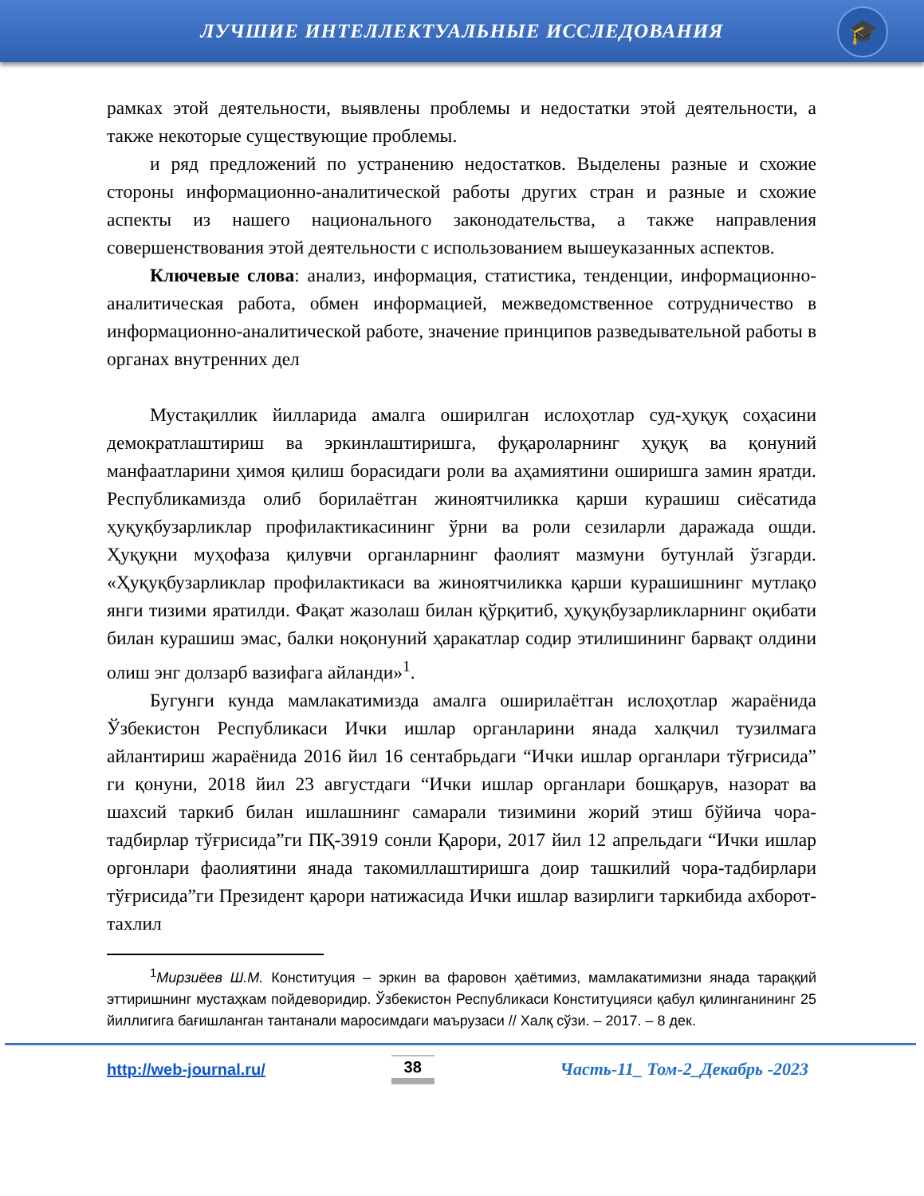ЛУЧШИЕ ИНТЕЛЛЕКТУАЛЬНЫЕ ИССЛЕДОВАНИЯ
🎓
рамках этой деятельности, выявлены проблемы и недостатки этой деятельности, а также некоторые существующие проблемы.
и ряд предложений по устранению недостатков. Выделены разные и схожие стороны информационно-аналитической работы других стран и разные и схожие аспекты из нашего национального законодательства, а также направления совершенствования этой деятельности с использованием вышеуказанных аспектов.
Ключевые слова: анализ, информация, статистика, тенденции, информационно-аналитическая работа, обмен информацией, межведомственное сотрудничество в информационно-аналитической работе, значение принципов разведывательной работы в органах внутренних дел
Мустақиллик йилларида амалга оширилган ислоҳотлар суд-ҳуқуқ соҳасини демократлаштириш ва эркинлаштиришга, фуқароларнинг ҳуқуқ ва қонуний манфаатларини ҳимоя қилиш борасидаги роли ва аҳамиятини оширишга замин яратди. Республикамизда олиб борилаётган жиноятчиликка қарши курашиш сиёсатида ҳуқуқбузарликлар профилактикасининг ўрни ва роли сезиларли даражада ошди. Ҳуқуқни муҳофаза қилувчи органларнинг фаолият мазмуни бутунлай ўзгарди. «Ҳуқуқбузарликлар профилактикаси ва жиноятчиликка қарши курашишнинг мутлақо янги тизими яратилди. Фақат жазолаш билан қўрқитиб, ҳуқуқбузарликларнинг оқибати билан курашиш эмас, балки ноқонуний ҳаракатлар содир этилишининг барвақт олдини олиш энг долзарб вазифага айланди»<sup>1</sup>.
Бугунги кунда мамлакатимизда амалга оширилаётган ислоҳотлар жараёнида Ўзбекистон Республикаси Ички ишлар органларини янада халқчил тузилмага айлантириш жараёнида 2016 йил 16 сентабрьдаги “Ички ишлар органлари тўғрисида” ги қонуни, 2018 йил 23 августдаги “Ички ишлар органлари бошқарув, назорат ва шахсий таркиб билан ишлашнинг самарали тизимини жорий этиш бўйича чора-тадбирлар тўғрисида”ги ПҚ-3919 сонли Қарори, 2017 йил 12 апрельдаги “Ички ишлар оргонлари фаолиятини янада такомиллаштиришга доир ташкилий чора-тадбирлари тўғрисида”ги Президент қарори натижасида Ички ишлар вазирлиги таркибида ахборот-тахлил
<sup>1</sup> Мирзиёев Ш.М. Конституция – эркин ва фаровон ҳаётимиз, мамлакатимизни янада тараққий эттиришнинг мустаҳкам пойдеворидир. Ўзбекистон Республикаси Конституцияси қабул қилинганининг 25 йиллигига бағишланган тантанали маросимдаги маърузаси // Халқ сўзи. – 2017. – 8 дек.
http://web-journal.ru/ 38 Часть-11_ Том-2_Декабрь -2023